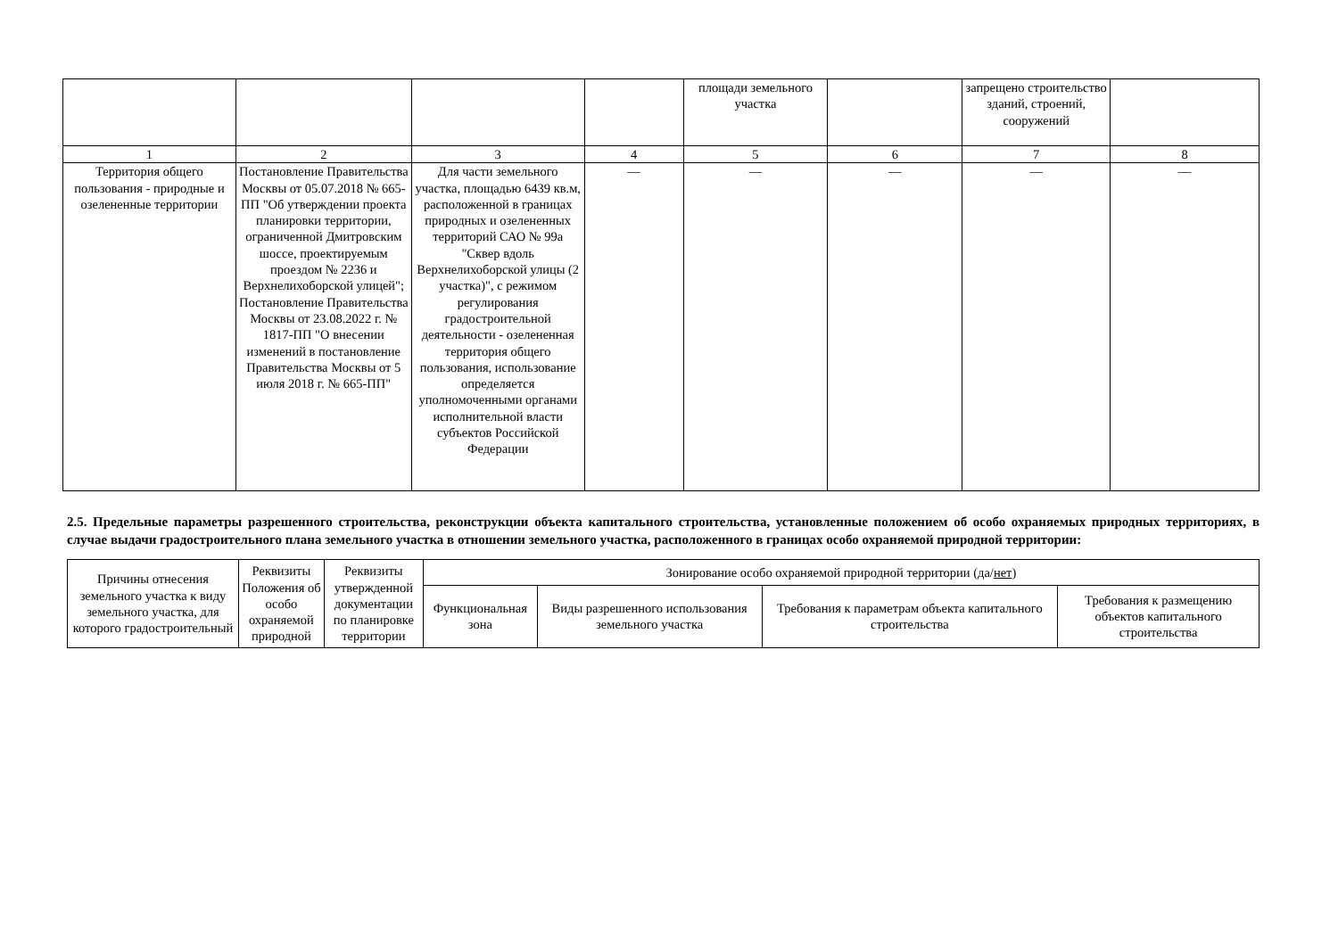| | | | | площади земельного участка | | запрещено строительство зданий, строений, сооружений | |
| 1 | 2 | 3 | 4 | 5 | 6 | 7 | 8 |
| Территория общего пользования - природные и озелененные территории | Постановление Правительства Москвы от 05.07.2018 № 665-ПП "Об утверждении проекта планировки территории, ограниченной Дмитровским шоссе, проектируемым проездом № 2236 и Верхнелихоборской улицей"; Постановление Правительства Москвы от 23.08.2022 г. № 1817-ПП "О внесении изменений в постановление Правительства Москвы от 5 июля 2018 г. № 665-ПП" | Для части земельного участка, площадью 6439 кв.м, расположенной в границах природных и озелененных территорий САО № 99а "Сквер вдоль Верхнелихоборской улицы (2 участка)", с режимом регулирования градостроительной деятельности - озелененная территория общего пользования, использование определяется уполномоченными органами исполнительной власти субъектов Российской Федерации | — | — | — | — | — |
2.5. Предельные параметры разрешенного строительства, реконструкции объекта капитального строительства, установленные положением об особо охраняемых природных территориях, в случае выдачи градостроительного плана земельного участка в отношении земельного участка, расположенного в границах особо охраняемой природной территории:
| Причины отнесения земельного участка к виду земельного участка, для которого градостроительный | Реквизиты Положения об особо охраняемой природной | Реквизиты утвержденной документации по планировке территории | Зонирование особо охраняемой природной территории (да/ нет ) | | | |
| --- | --- | --- | --- | --- | --- | --- |
| | | | Функциональная зона | Виды разрешенного использования земельного участка | Требования к параметрам объекта капитального строительства | Требования к размещению объектов капитального строительства |